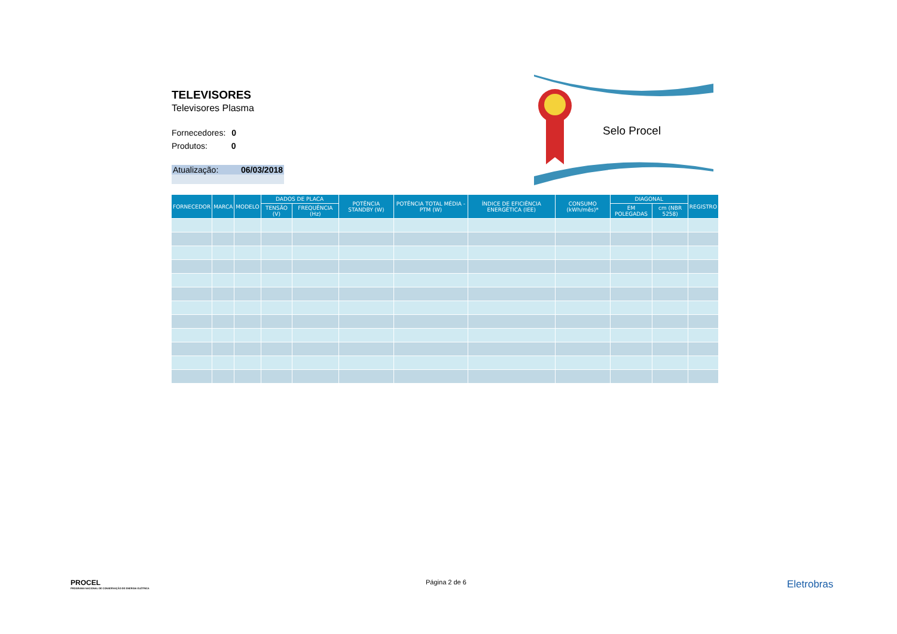TELEVISORES
Televisores Plasma
Fornecedores: 0
Produtos: 0
Atualização: 06/03/2018
Selo Procel
| FORNECEDOR | MARCA | MODELO | DADOS DE PLACA | | POTÊNCIA STANDBY (W) | POTÊNCIA TOTAL MÉDIA - PTM (W) | ÍNDICE DE EFICIÊNCIA ENERGÉTICA (IEE) | CONSUMO (kWh/mês)* | DIAGONAL | | REGISTRO |
| --- | --- | --- | --- | --- | --- | --- | --- | --- | --- | --- | --- |
| | | | TENSÃO (V) | FREQUÊNCIA (Hz) | | | | | EM POLEGADAS | cm (NBR 5258) | |
PROCEL
PROGRAMA NACIONAL DE CONSERVAÇÃO DE ENERGIA ELÉTRICA
Página 2 de 6 Eletrobras